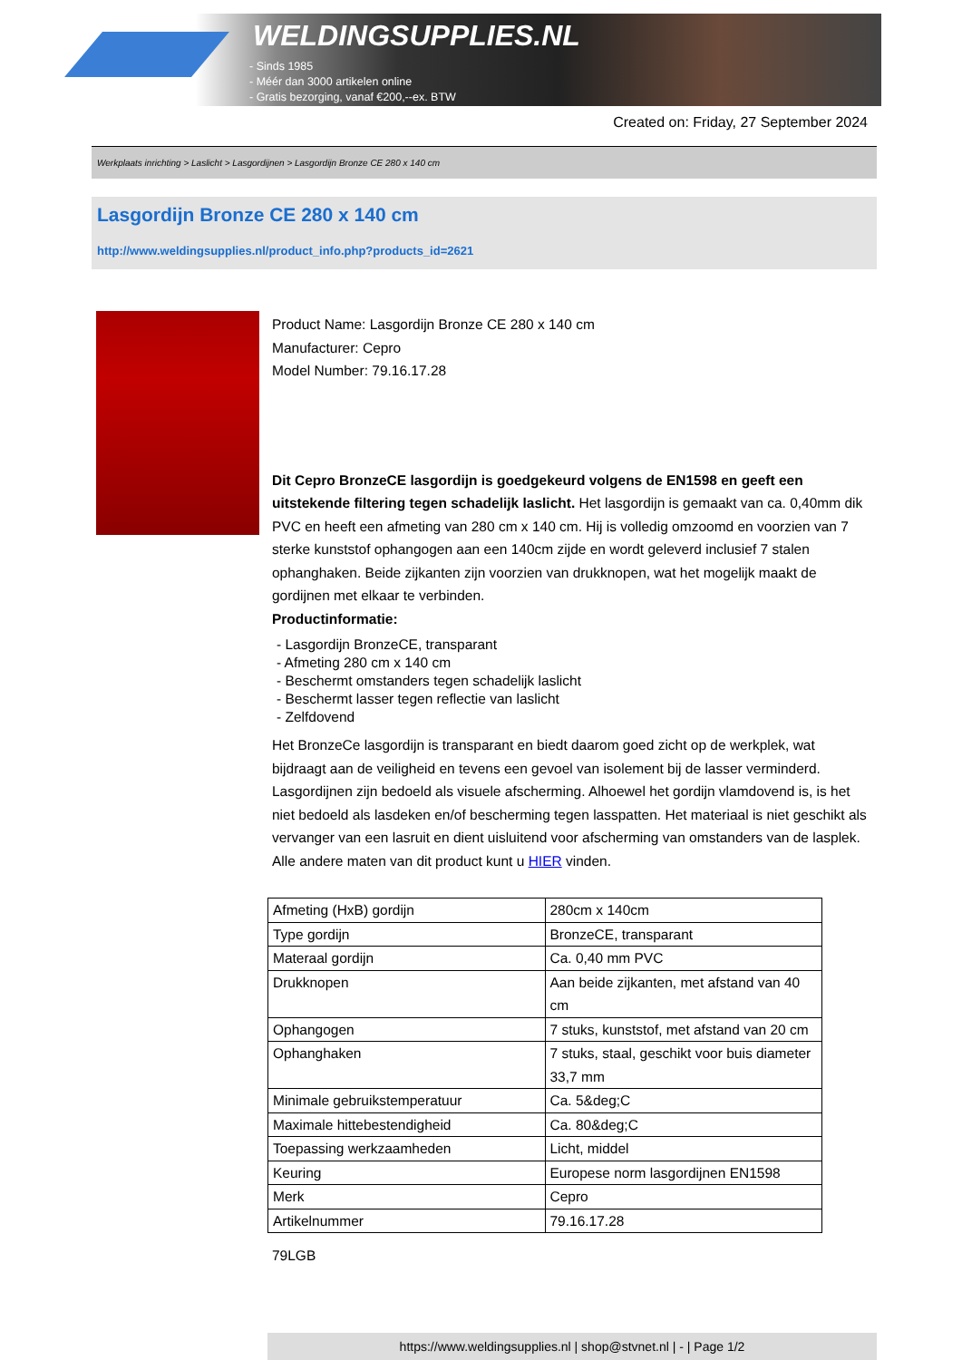WELDINGSUPPLIES.NL
- Sinds 1985
- Méér dan 3000 artikelen online
- Gratis bezorging, vanaf €200,--ex. BTW
Created on: Friday, 27 September 2024
Werkplaats inrichting > Laslicht > Lasgordijnen > Lasgordijn Bronze CE 280 x 140 cm
Lasgordijn Bronze CE 280 x 140 cm
http://www.weldingsupplies.nl/product_info.php?products_id=2621
Product Name: Lasgordijn Bronze CE 280 x 140 cm
Manufacturer: Cepro
Model Number: 79.16.17.28
Dit Cepro BronzeCE lasgordijn is goedgekeurd volgens de EN1598 en geeft een uitstekende filtering tegen schadelijk laslicht. Het lasgordijn is gemaakt van ca. 0,40mm dik PVC en heeft een afmeting van 280 cm x 140 cm. Hij is volledig omzoomd en voorzien van 7 sterke kunststof ophangogen aan een 140cm zijde en wordt geleverd inclusief 7 stalen ophanghaken. Beide zijkanten zijn voorzien van drukknopen, wat het mogelijk maakt de gordijnen met elkaar te verbinden.
Productinformatie:
- Lasgordijn BronzeCE, transparant
- Afmeting 280 cm x 140 cm
- Beschermt omstanders tegen schadelijk laslicht
- Beschermt lasser tegen reflectie van laslicht
- Zelfdovend
Het BronzeCe lasgordijn is transparant en biedt daarom goed zicht op de werkplek, wat bijdraagt aan de veiligheid en tevens een gevoel van isolement bij de lasser verminderd.
Lasgordijnen zijn bedoeld als visuele afscherming. Alhoewel het gordijn vlamdovend is, is het niet bedoeld als lasdeken en/of bescherming tegen lasspatten. Het materiaal is niet geschikt als vervanger van een lasruit en dient uisluitend voor afscherming van omstanders van de lasplek.
Alle andere maten van dit product kunt u HIER vinden.
| Afmeting (HxB) gordijn | 280cm x 140cm |
| Type gordijn | BronzeCE, transparant |
| Materaal gordijn | Ca. 0,40 mm PVC |
| Drukknopen | Aan beide zijkanten, met afstand van 40 cm |
| Ophangogen | 7 stuks, kunststof, met afstand van 20 cm |
| Ophanghaken | 7 stuks, staal, geschikt voor buis diameter 33,7 mm |
| Minimale gebruikstemperatuur | Ca. 5&deg;C |
| Maximale hittebestendigheid | Ca. 80&deg;C |
| Toepassing werkzaamheden | Licht, middel |
| Keuring | Europese norm lasgordijnen EN1598 |
| Merk | Cepro |
| Artikelnummer | 79.16.17.28 |
79LGB
https://www.weldingsupplies.nl | shop@stvnet.nl | - | Page 1/2